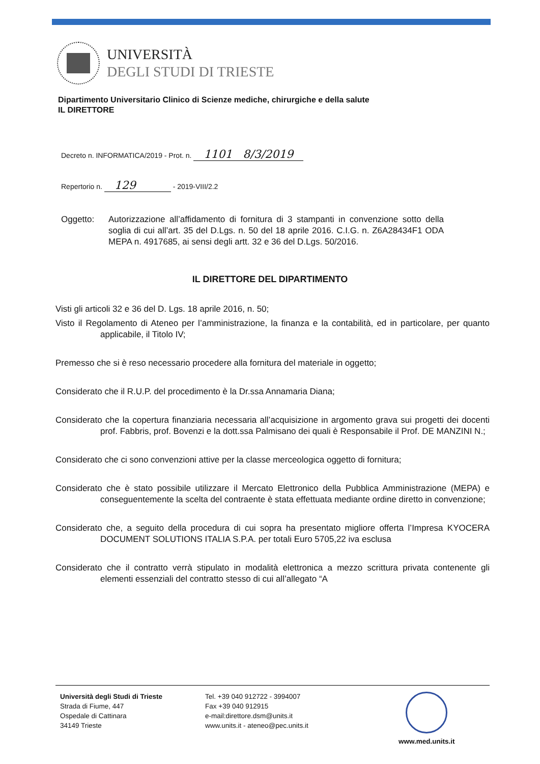UNIVERSITÀ
DEGLI STUDI DI TRIESTE
Dipartimento Universitario Clinico di Scienze mediche, chirurgiche e della salute
IL DIRETTORE
Decreto n. INFORMATICA/2019 - Prot. n. 1101 8/3/2019
Repertorio n. 129 - 2019-VIII/2.2
Oggetto: Autorizzazione all’affidamento di fornitura di 3 stampanti in convenzione sotto della soglia di cui all’art. 35 del D.Lgs. n. 50 del 18 aprile 2016. C.I.G. n. Z6A28434F1 ODA MEPA n. 4917685, ai sensi degli artt. 32 e 36 del D.Lgs. 50/2016.
IL DIRETTORE DEL DIPARTIMENTO
Visti gli articoli 32 e 36 del D. Lgs. 18 aprile 2016, n. 50;
Visto il Regolamento di Ateneo per l’amministrazione, la finanza e la contabilità, ed in particolare, per quanto applicabile, il Titolo IV;
Premesso che si è reso necessario procedere alla fornitura del materiale in oggetto;
Considerato che il R.U.P. del procedimento è la Dr.ssa Annamaria Diana;
Considerato che la copertura finanziaria necessaria all’acquisizione in argomento grava sui progetti dei docenti prof. Fabbris, prof. Bovenzi e la dott.ssa Palmisano dei quali è Responsabile il Prof. DE MANZINI N.;
Considerato che ci sono convenzioni attive per la classe merceologica oggetto di fornitura;
Considerato che è stato possibile utilizzare il Mercato Elettronico della Pubblica Amministrazione (MEPA) e conseguentemente la scelta del contraente è stata effettuata mediante ordine diretto in convenzione;
Considerato che, a seguito della procedura di cui sopra ha presentato migliore offerta l’Impresa KYOCERA DOCUMENT SOLUTIONS ITALIA S.P.A. per totali Euro 5705,22 iva esclusa
Considerato che il contratto verrà stipulato in modalità elettronica a mezzo scrittura privata contenente gli elementi essenziali del contratto stesso di cui all’allegato “A
Università degli Studi di Trieste
Strada di Fiume, 447
Ospedale di Cattinara
34149 Trieste
Tel. +39 040 912722 - 3994007
Fax +39 040 912915
e-mail:direttore.dsm@units.it
www.units.it - ateneo@pec.units.it
www.med.units.it